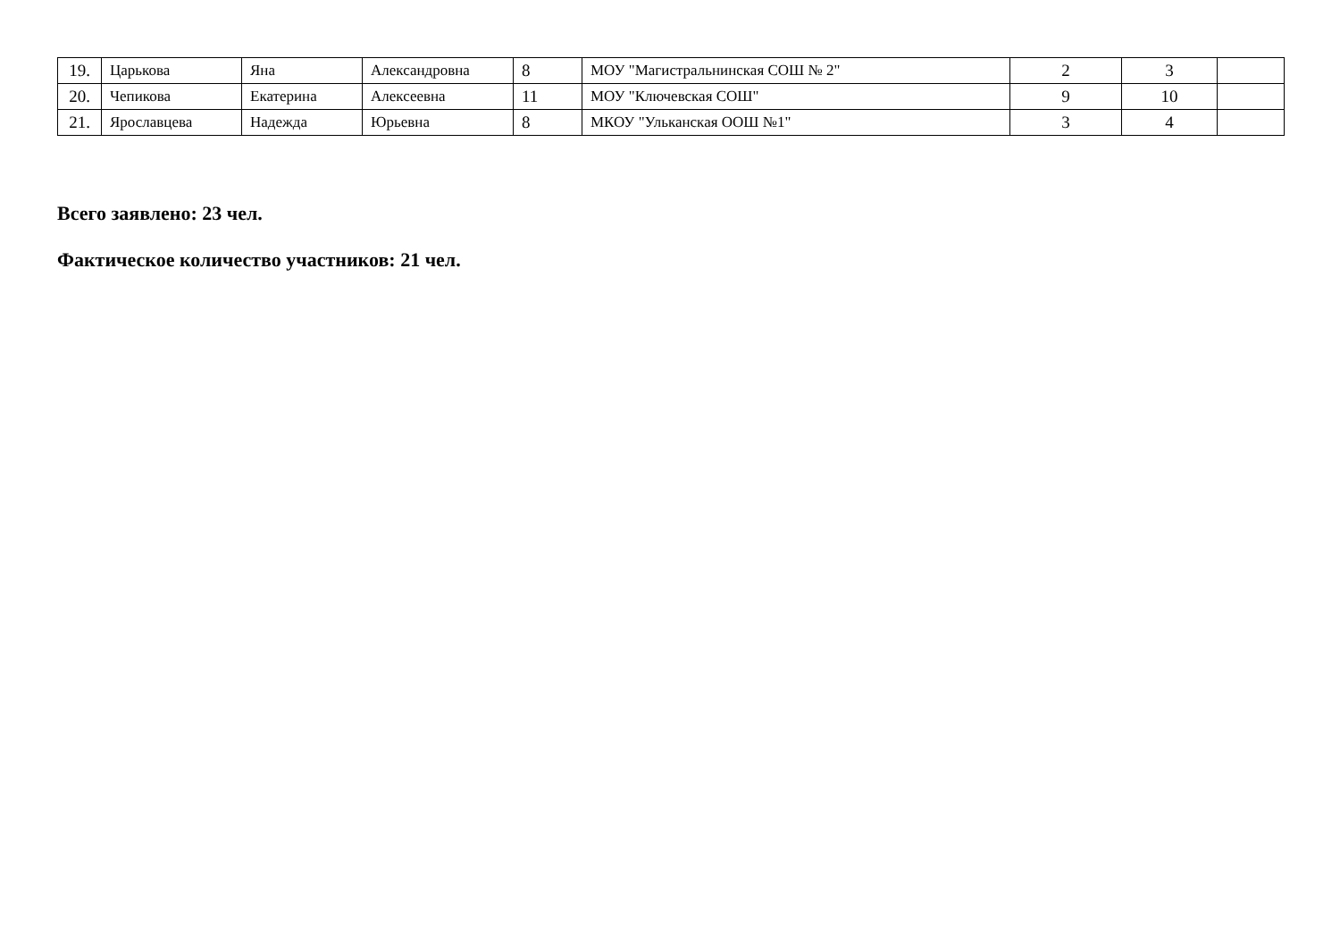| 19. | Царькова | Яна | Александровна | 8 | МОУ "Магистральнинская СОШ № 2" | 2 | 3 | |
| 20. | Чепикова | Екатерина | Алексеевна | 11 | МОУ "Ключевская СОШ" | 9 | 10 | |
| 21. | Ярославцева | Надежда | Юрьевна | 8 | МКОУ "Ульканская ООШ №1" | 3 | 4 | |
Всего заявлено: 23 чел.
Фактическое количество участников: 21 чел.